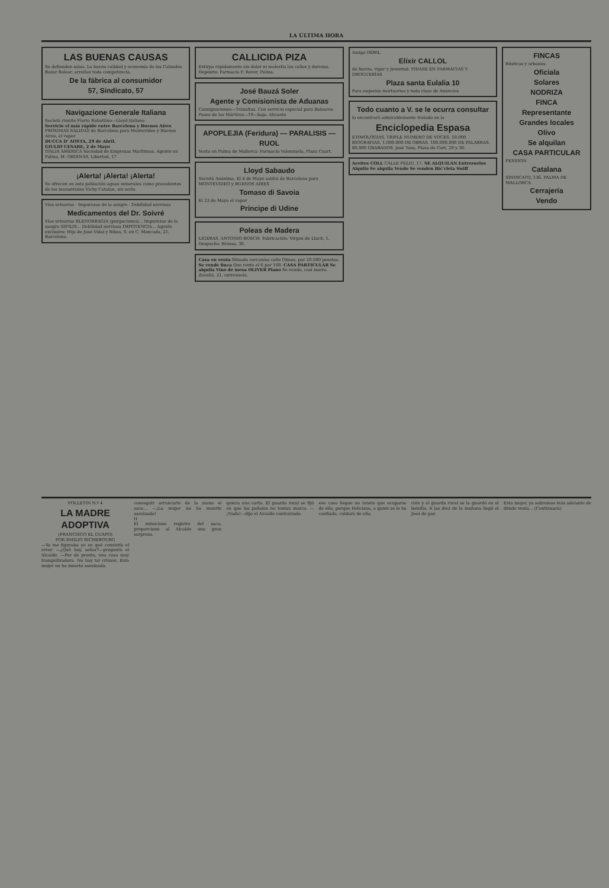LA ÚLTIMA HORA
LAS BUENAS CAUSAS
Se defienden solas. La buena calidad y economía de los Calzados Bazar Balear, arrollan toda competencia.
De la fábrica al consumidor
57, Sindicato, 57
Navigazione Generale Italiana
Societá riunite Florio Rubattino—Lloyd italiano
Servicio el más rápido entre Barcelona y Buenos Aires
PROXIMAS SALIDAS de Barcelona para Montevideo y Buenos Aires, el vapor
DUCCA D' AOSTA, 29 de Abril.
GIULIO CESARE, 2 de Mayo
ITALIA AMERICA Sociedad de Empresas Marítimas. Agente en Palma, M. ORDINAS, Libertad, 17
¡Alerta! ¡Alerta! ¡Alerta!
Se ofrecen en esta población aguas minerales como procedentes de los manantiales Vichy Catalan, sin serlo.
Vías urinarias · Impurezas de la sangre · Debilidad nerviosa
Medicamentos del Dr. Soivré
Vías urinarias BLENORRAGIA (purgaciones)... Impurezas de la sangre SIFILIS... Debilidad nerviosa IMPOTENCIA... Agente exclusivo: Hijo de José Vidal y Ribas, S. en C. Moncada, 21, Barcelona.
CALLICIDA PIZA
Extirpa rápidamente sin dolor ni molestia los callos y durezas. Depósito: Farmacia F. Rover, Palma.
José Bauzá Soler
Agente y Comisionista de Aduanas
Consignaciones—Tránsitos. Con servicio especial para Baleares. Paseo de los Mártires—19—bajo. Alicante
APOPLEJIA (Feridura) — PARALISIS —
RUOL
Venta en Palma de Mallorca: Farmacia Valenzuela, Plaza Cuart.
Lloyd Sabaudo
Societá Anónima. El 4 de Mayo saldrá de Barcelona para MONTEVIDEO y BUENOS AIRES
Tomaso di Savoia
El 23 de Mayo el vapor
Principe di Udine
Poleas de Madera
LIGERAS. ANTONIO BOSCH. Fabricación: Virgen de Lluch, 1. Despacho: Brossa, 30.
Casa en venta Situada cercanías calle Olmos, por 20.500 pesetas. Se vende finca Que renta el 6 por 100. CASA PARTICULAR Se alquila Vino de mesa OLIVER Piano Se vende, casi nuevo. Zavellá, 21, entresuelo.
Amigo DÉBIL
Elíxir CALLOL
dá fuerza, vigor y juventud. PIDASE EN FARMACIAS Y DROGUERÍAS
Plaza santa Eulalia 10
Para esquelas mortuorias y toda clase de Anuncios
Todo cuanto a V. se le ocurra consultar
lo encontrará admirablemente tratado en la
Enciclopedia Espasa
ETIMOLOGIAS. TRIPLE NUMERO DE VOCES. 10.000 BIOGRAFIAS. 1.000.000 DE OBRAS. 100.000.000 DE PALABRAS. 80.000 GRABADOS. José Tous, Plaza de Cort, 29 y 30.
Aceites COLL CALLE FELIU, 17. SE ALQUILAN Entresuelos Alquilo Se alquila Vendo Se venden Bic'cleta Swiff
FINCAS
Rústicas y urbanas.
Oficiala
Solares
NODRIZA
FINCA
Representante
Grandes locales
Olivo
Se alquilan
CASA PARTICULAR
PENSION
Catalana
SINDICATO, 136. PALMA DE MALLORCA
Cerrajería
Vendo
FOLLETIN N.º 4
LA MADRE ADOPTIVA
(FRANCISCO EL GUAPO)
POR EMILIO RICHEBOURG—Ya me figuraba yo en qué consistía el error. —¿Qué hay, señor?—preguntó el Alcalde. —Por de pronto, una cosa muy tranquilizadora. No hay tal crimen. Esta mujer no ha muerto asesinada.
conseguir arrancarle de la mano el saco... —¡La mujer no ha muerto asesinada!
II
El minucioso registro del saco, proporcionó al Alcalde una gran sorpresa.
quiera una carta. El guarda rural se fijó en que los pañales no tenían marca. —¡Nada!—dijo el Alcalde contrariado.
ese caso llegue no tenéis que ocuparse de ella, porque Feliciana, a quien se le ha confiado, cuidará de ella.
ción y el guarda rural se la guardó en el bolsillo. A las diez de la mañana llegó el Juez de paz.
Esta mujer, ya sabremos más adelante de dónde venía... (Continuará)